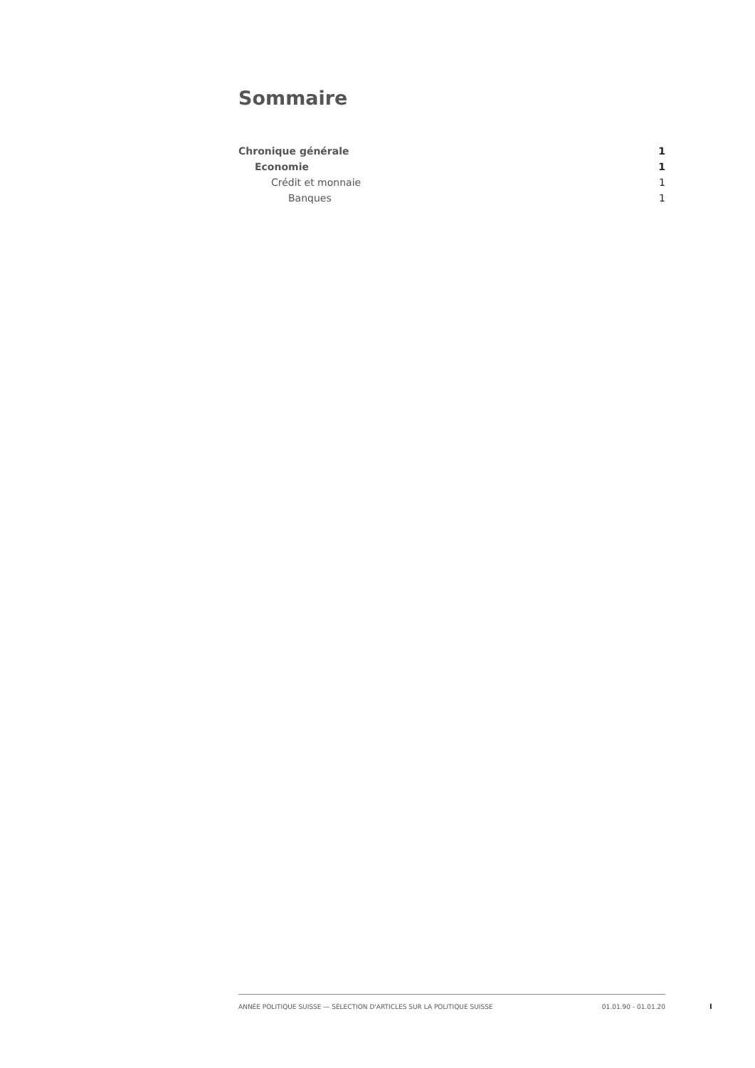Sommaire
Chronique générale 1
Economie 1
Crédit et monnaie 1
Banques 1
ANNÉE POLITIQUE SUISSE — SÉLECTION D'ARTICLES SUR LA POLITIQUE SUISSE 01.01.90 - 01.01.20
I